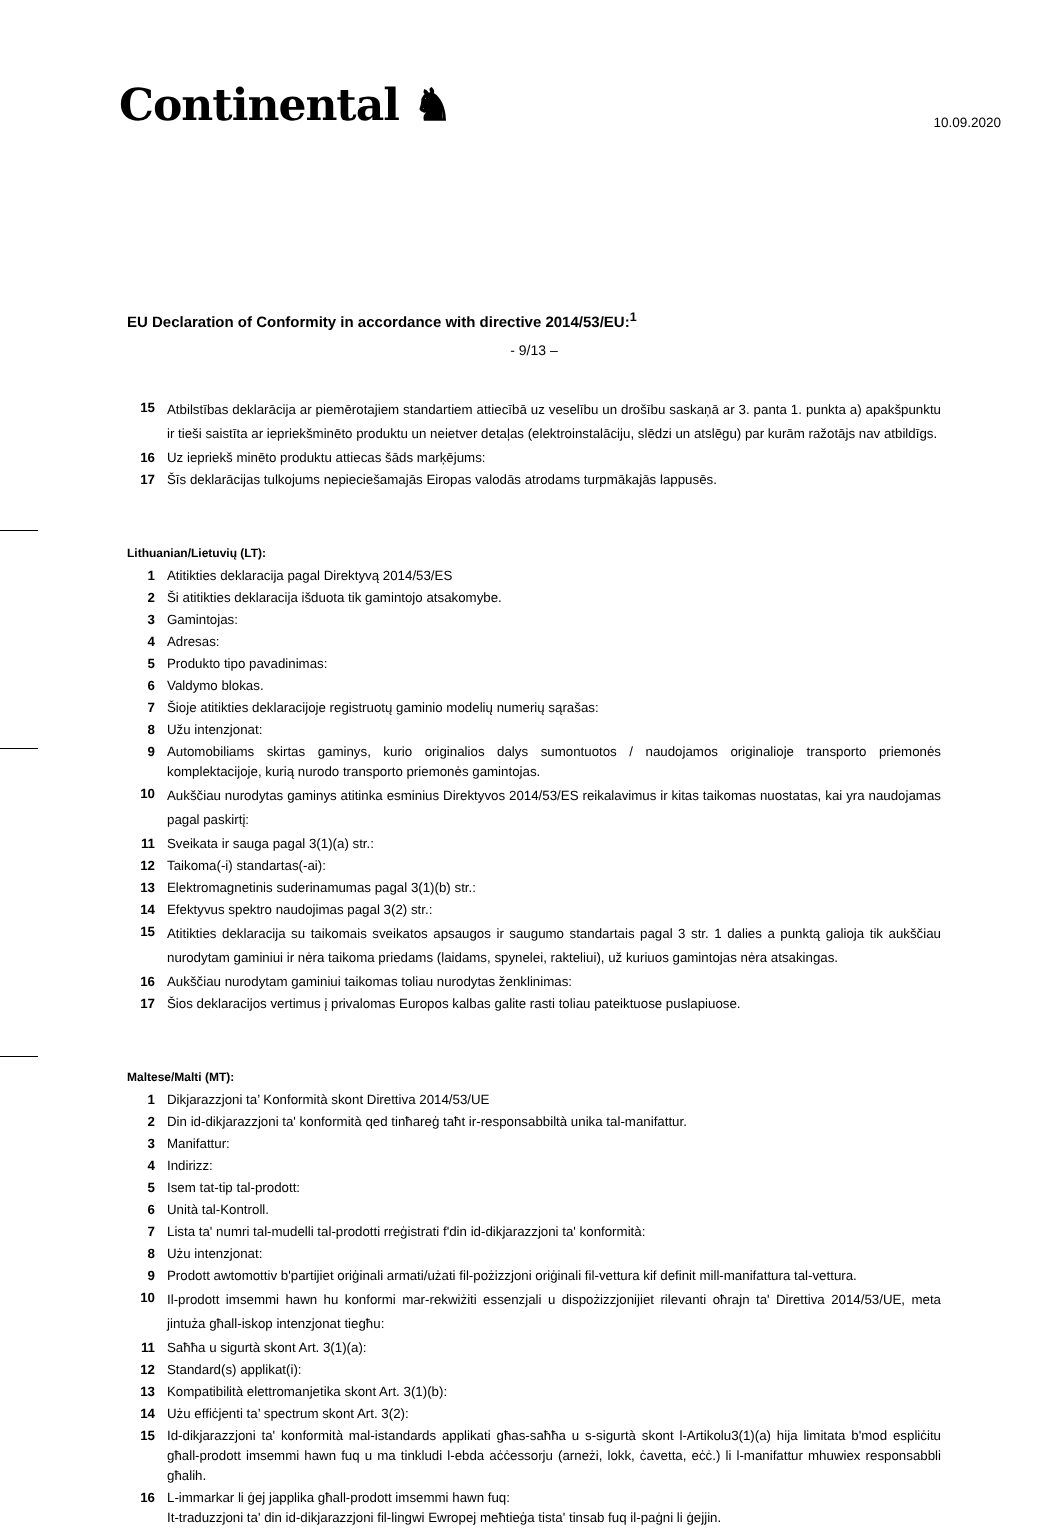Continental ♞
10.09.2020
EU Declaration of Conformity in accordance with directive 2014/53/EU:<sup>1</sup>
- 9/13 –
15 Atbilstības deklarācija ar piemērotajiem standartiem attiecībā uz veselību un drošību saskaņā ar 3. panta 1. punkta a) apakšpunktu ir tieši saistīta ar iepriekšminēto produktu un neietver detaļas (elektroinstalāciju, slēdzi un atslēgu) par kurām ražotājs nav atbildīgs.
16 Uz iepriekš minēto produktu attiecas šāds marķējums:
17 Šīs deklarācijas tulkojums nepieciešamajās Eiropas valodās atrodams turpmākajās lappusēs.
Lithuanian/Lietuvių (LT):
1 Atitikties deklaracija pagal Direktyvą 2014/53/ES
2 Ši atitikties deklaracija išduota tik gamintojo atsakomybe.
3 Gamintojas:
4 Adresas:
5 Produkto tipo pavadinimas:
6 Valdymo blokas.
7 Šioje atitikties deklaracijoje registruotų gaminio modelių numerių sąrašas:
8 Užu intenzjonat:
9 Automobiliams skirtas gaminys, kurio originalios dalys sumontuotos / naudojamos originalioje transporto priemonės komplektacijoje, kurią nurodo transporto priemonės gamintojas.
10 Aukščiau nurodytas gaminys atitinka esminius Direktyvos 2014/53/ES reikalavimus ir kitas taikomas nuostatas, kai yra naudojamas pagal paskirtį:
11 Sveikata ir sauga pagal 3(1)(a) str.:
12 Taikoma(-i) standartas(-ai):
13 Elektromagnetinis suderinamumas pagal 3(1)(b) str.:
14 Efektyvus spektro naudojimas pagal 3(2) str.:
15 Atitikties deklaracija su taikomais sveikatos apsaugos ir saugumo standartais pagal 3 str. 1 dalies a punktą galioja tik aukščiau nurodytam gaminiui ir nėra taikoma priedams (laidams, spynelei, rakteliui), už kuriuos gamintojas nėra atsakingas.
16 Aukščiau nurodytam gaminiui taikomas toliau nurodytas ženklinimas:
17 Šios deklaracijos vertimus į privalomas Europos kalbas galite rasti toliau pateiktuose puslapiuose.
Maltese/Malti (MT):
1 Dikjarazzjoni ta’ Konformità skont Direttiva 2014/53/UE
2 Din id-dikjarazzjoni ta' konformità qed tinħareġ taħt ir-responsabbiltà unika tal-manifattur.
3 Manifattur:
4 Indirizz:
5 Isem tat-tip tal-prodott:
6 Unità tal-Kontroll.
7 Lista ta' numri tal-mudelli tal-prodotti rreġistrati f'din id-dikjarazzjoni ta' konformità:
8 Użu intenzjonat:
9 Prodott awtomottiv b'partijiet oriġinali armati/użati fil-pożizzjoni oriġinali fil-vettura kif definit mill-manifattura tal-vettura.
10 Il-prodott imsemmi hawn hu konformi mar-rekwiżiti essenzjali u dispożizzjonijiet rilevanti oħrajn ta' Direttiva 2014/53/UE, meta jintuża għall-iskop intenzjonat tiegħu:
11 Saħħa u sigurtà skont Art. 3(1)(a):
12 Standard(s) applikat(i):
13 Kompatibilità elettromanjetika skont Art. 3(1)(b):
14 Użu effiċjenti ta’ spectrum skont Art. 3(2):
15 Id-dikjarazzjoni ta' konformità mal-istandards applikati għas-saħħa u s-sigurtà skont l-Artikolu3(1)(a) hija limitata b'mod espliċitu għall-prodott imsemmi hawn fuq u ma tinkludi l-ebda aċċessorju (arneżi, lokk, ċavetta, eċċ.) li l-manifattur mhuwiex responsabbli għalih.
16 L-immarkar li ġej japplika għall-prodott imsemmi hawn fuq:
It-traduzzjoni ta' din id-dikjarazzjoni fil-lingwi Ewropej meħtieġa tista' tinsab fuq il-paġni li ġejjin.